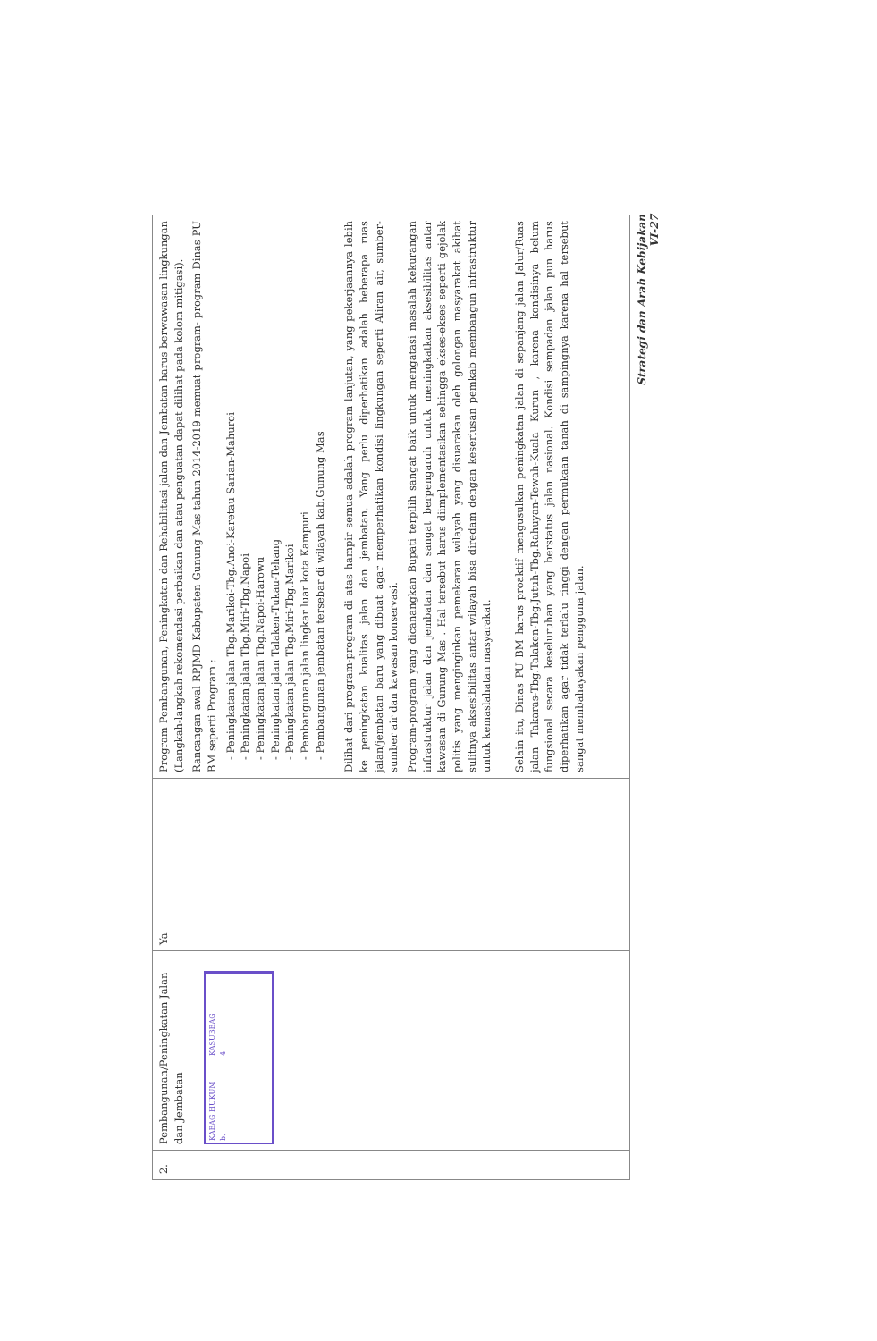| 2. | Pembangunan/Peningkatan Jalan dan Jembatan KABAG HUKUM b. KASUBBAG 4 | Ya | Program Pembangunan, Peningkatan dan Rehabilitasi jalan dan Jembatan harus berwawasan lingkungan (Langkah-langkah rekomendasi perbaikan dan atau penguatan dapat dilihat pada kolom mitigasi). Rancangan awal RPJMD Kabupaten Gunung Mas tahun 2014-2019 memuat program- program Dinas PU BM seperti Program : - Peningkatan jalan Tbg.Marikoi-Tbg.Anoi-Karetau Sarian-Mahuroi - Peningkatan jalan Tbg.Miri-Tbg.Napoi - Peningkatan jalan Tbg.Napoi-Harowu - Peningkatan jalan Talaken-Tukau-Tehang - Peningkatan jalan Tbg.Miri-Tbg.Marikoi - Pembangunan jalan lingkar luar kota Kampuri - Pembangunan jembatan tersebar di wilayah kab.Gunung Mas Dilihat dari program-program di atas hampir semua adalah program lanjutan, yang pekerjaannya lebih ke peningkatan kualitas jalan dan jembatan. Yang perlu diperhatikan adalah beberapa ruas jalan/jembatan baru yang dibuat agar memperhatikan kondisi lingkungan seperti Aliran air, sumber-sumber air dan kawasan konservasi. Program-program yang dicanangkan Bupati terpilih sangat baik untuk mengatasi masalah kekurangan infrastruktur jalan dan jembatan dan sangat berpengaruh untuk meningkatkan aksesibilitas antar kawasan di Gunung Mas . Hal tersebut harus diimplementasikan sehingga ekses-ekses seperti gejolak politis yang menginginkan pemekaran wilayah yang disuarakan oleh golongan masyarakat akibat sulitnya aksesibilitas antar wilayah bisa diredam dengan keseriusan pemkab membangun infrastruktur untuk kemaslahatan masyarakat. Selain itu, Dinas PU BM harus proaktif mengusulkan peningkatan jalan di sepanjang jalan Jalur/Ruas jalan Takaras-Tbg.Talaken-Tbg.Jutuh-Tbg.Rahuyan-Tewah-Kuala Kurun , karena kondisinya belum fungsional secara keseluruhan yang berstatus jalan nasional. Kondisi sempadan jalan pun harus diperhatikan agar tidak terlalu tinggi dengan permukaan tanah di sampingnya karena hal tersebut sangat membahayakan pengguna jalan. |
Strategi dan Arah Kebijakan
VI-27